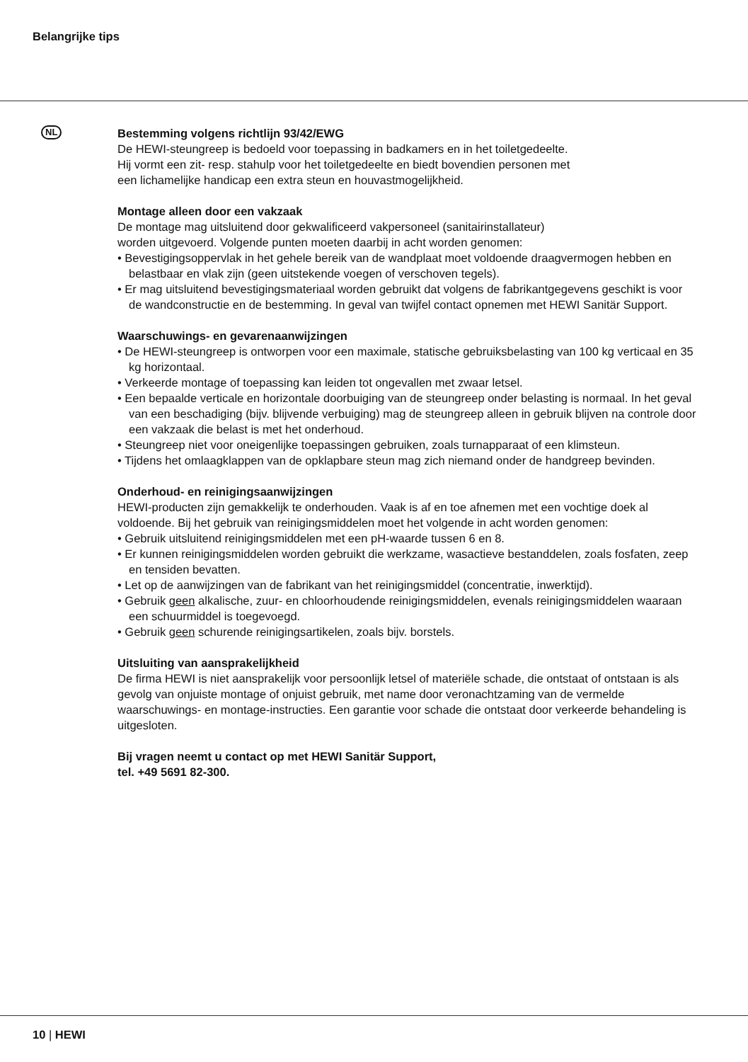Belangrijke tips
NL
Bestemming volgens richtlijn 93/42/EWG
De HEWI-steungreep is bedoeld voor toepassing in badkamers en in het toiletgedeelte.
Hij vormt een zit- resp. stahulp voor het toiletgedeelte en biedt bovendien personen met
een lichamelijke handicap een extra steun en houvastmogelijkheid.
Montage alleen door een vakzaak
De montage mag uitsluitend door gekwalificeerd vakpersoneel (sanitairinstallateur)
worden uitgevoerd. Volgende punten moeten daarbij in acht worden genomen:
• Bevestigingsoppervlak in het gehele bereik van de wandplaat moet voldoende draagvermogen hebben en belastbaar en vlak zijn (geen uitstekende voegen of verschoven tegels).
• Er mag uitsluitend bevestigingsmateriaal worden gebruikt dat volgens de fabrikantgegevens geschikt is voor de wandconstructie en de bestemming. In geval van twijfel contact opnemen met HEWI Sanitär Support.
Waarschuwings- en gevarenaanwijzingen
• De HEWI-steungreep is ontworpen voor een maximale, statische gebruiksbelasting van 100 kg verticaal en 35 kg horizontaal.
• Verkeerde montage of toepassing kan leiden tot ongevallen met zwaar letsel.
• Een bepaalde verticale en horizontale doorbuiging van de steungreep onder belasting is normaal. In het geval van een beschadiging (bijv. blijvende verbuiging) mag de steungreep alleen in gebruik blijven na controle door een vakzaak die belast is met het onderhoud.
• Steungreep niet voor oneigenlijke toepassingen gebruiken, zoals turnapparaat of een klimsteun.
• Tijdens het omlaagklappen van de opklapbare steun mag zich niemand onder de handgreep bevinden.
Onderhoud- en reinigingsaanwijzingen
HEWI-producten zijn gemakkelijk te onderhouden. Vaak is af en toe afnemen met een vochtige doek al voldoende. Bij het gebruik van reinigingsmiddelen moet het volgende in acht worden genomen:
• Gebruik uitsluitend reinigingsmiddelen met een pH-waarde tussen 6 en 8.
• Er kunnen reinigingsmiddelen worden gebruikt die werkzame, wasactieve bestanddelen, zoals fosfaten, zeep en tensiden bevatten.
• Let op de aanwijzingen van de fabrikant van het reinigingsmiddel (concentratie, inwerktijd).
• Gebruik geen alkalische, zuur- en chloorhoudende reinigingsmiddelen, evenals reinigingsmiddelen waaraan een schuurmiddel is toegevoegd.
• Gebruik geen schurende reinigingsartikelen, zoals bijv. borstels.
Uitsluiting van aansprakelijkheid
De firma HEWI is niet aansprakelijk voor persoonlijk letsel of materiële schade, die ontstaat of ontstaan is als gevolg van onjuiste montage of onjuist gebruik, met name door veronachtzaming van de vermelde waarschuwings- en montage-instructies. Een garantie voor schade die ontstaat door verkeerde behandeling is uitgesloten.
Bij vragen neemt u contact op met HEWI Sanitär Support,
tel. +49 5691 82-300.
10 | HEWI